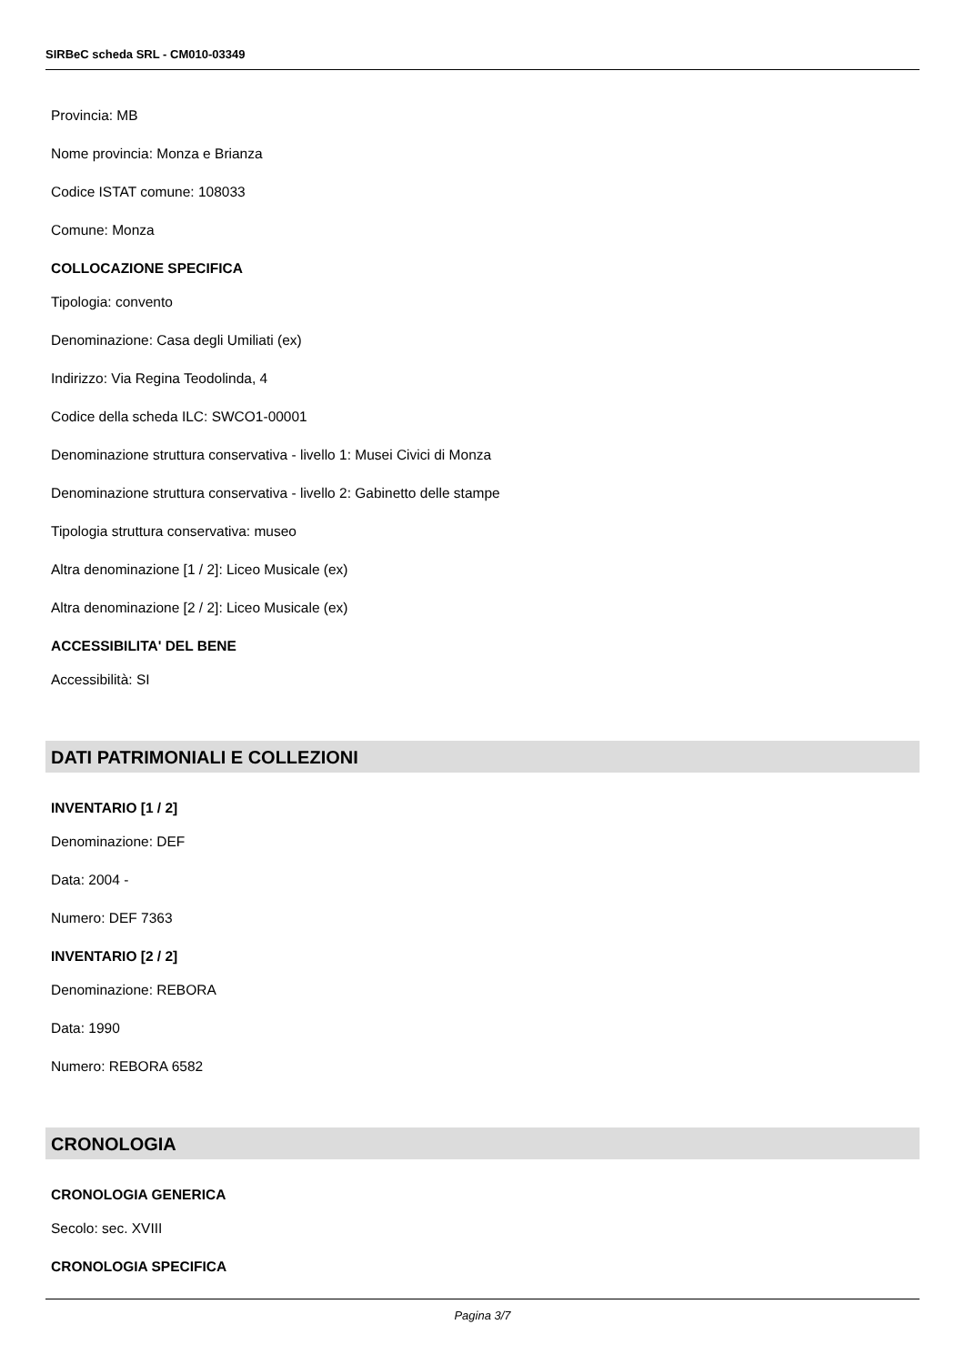SIRBeC scheda SRL - CM010-03349
Provincia: MB
Nome provincia: Monza e Brianza
Codice ISTAT comune: 108033
Comune: Monza
COLLOCAZIONE SPECIFICA
Tipologia: convento
Denominazione: Casa degli Umiliati (ex)
Indirizzo: Via Regina Teodolinda, 4
Codice della scheda ILC: SWCO1-00001
Denominazione struttura conservativa - livello 1: Musei Civici di Monza
Denominazione struttura conservativa - livello 2: Gabinetto delle stampe
Tipologia struttura conservativa: museo
Altra denominazione [1 / 2]: Liceo Musicale (ex)
Altra denominazione [2 / 2]: Liceo Musicale (ex)
ACCESSIBILITA' DEL BENE
Accessibilità: SI
DATI PATRIMONIALI E COLLEZIONI
INVENTARIO [1 / 2]
Denominazione: DEF
Data: 2004 -
Numero: DEF 7363
INVENTARIO [2 / 2]
Denominazione: REBORA
Data: 1990
Numero: REBORA 6582
CRONOLOGIA
CRONOLOGIA GENERICA
Secolo: sec. XVIII
CRONOLOGIA SPECIFICA
Pagina 3/7